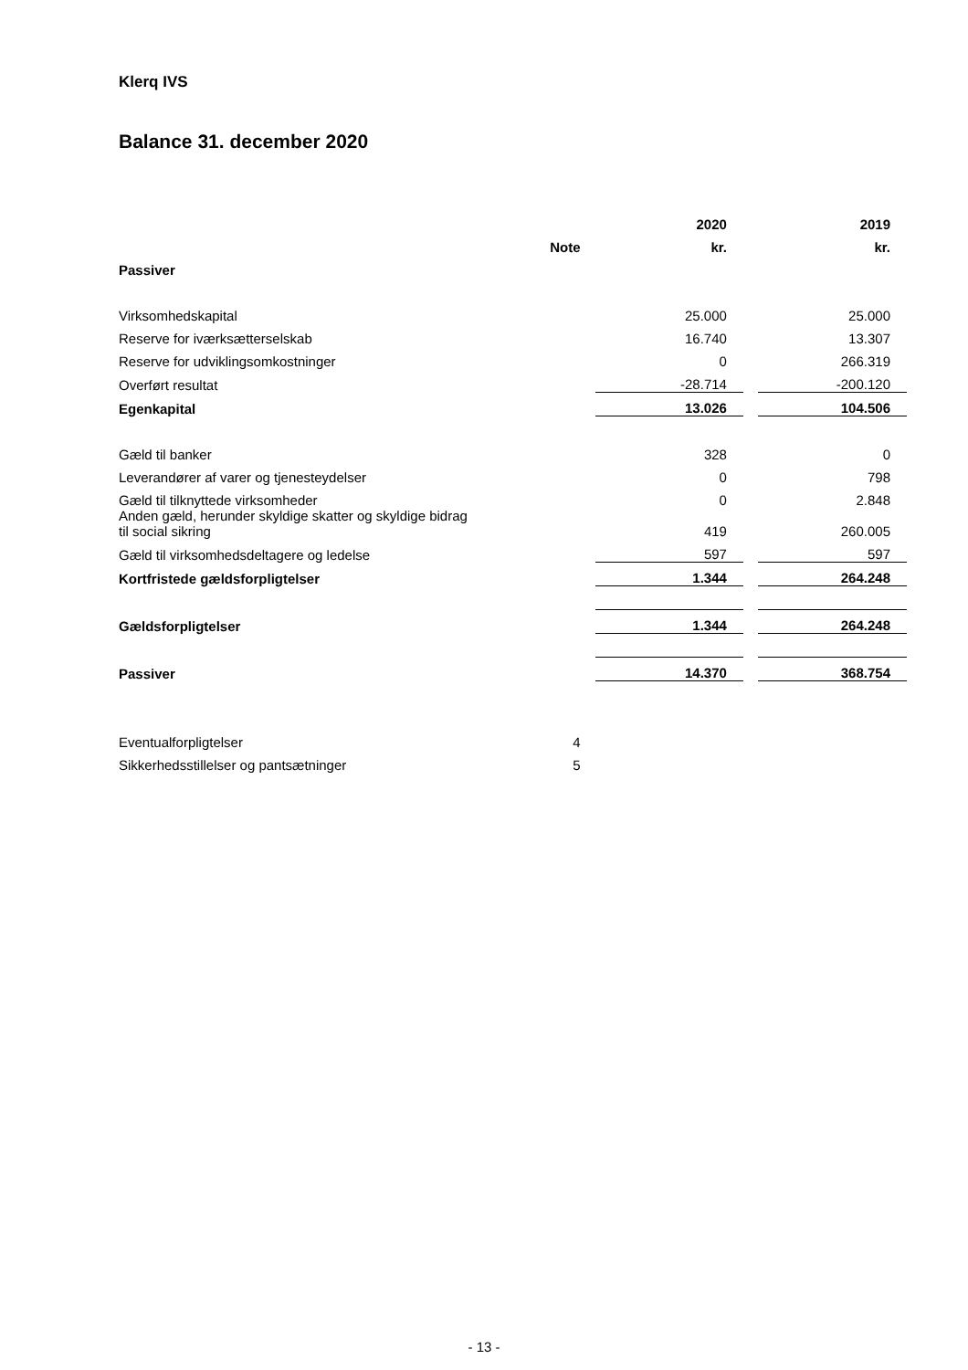Klerq IVS
Balance 31. december 2020
| | | | 2020 | | 2019 |
| | Note | | kr. | | kr. |
| Passiver | | | | | |
| Virksomhedskapital | | | 25.000 | | 25.000 |
| Reserve for iværksætterselskab | | | 16.740 | | 13.307 |
| Reserve for udviklingsomkostninger | | | 0 | | 266.319 |
| Overført resultat | | | -28.714 | | -200.120 |
| Egenkapital | | | 13.026 | | 104.506 |
| Gæld til banker | | | 328 | | 0 |
| Leverandører af varer og tjenesteydelser | | | 0 | | 798 |
| Gæld til tilknyttede virksomheder | | | 0 | | 2.848 |
| Anden gæld, herunder skyldige skatter og skyldige bidrag til social sikring | | | 419 | | 260.005 |
| Gæld til virksomhedsdeltagere og ledelse | | | 597 | | 597 |
| Kortfristede gældsforpligtelser | | | 1.344 | | 264.248 |
| Gældsforpligtelser | | | 1.344 | | 264.248 |
| Passiver | | | 14.370 | | 368.754 |
| Eventualforpligtelser | 4 | | | | |
| Sikkerhedsstillelser og pantsætninger | 5 | | | | |
- 13 -